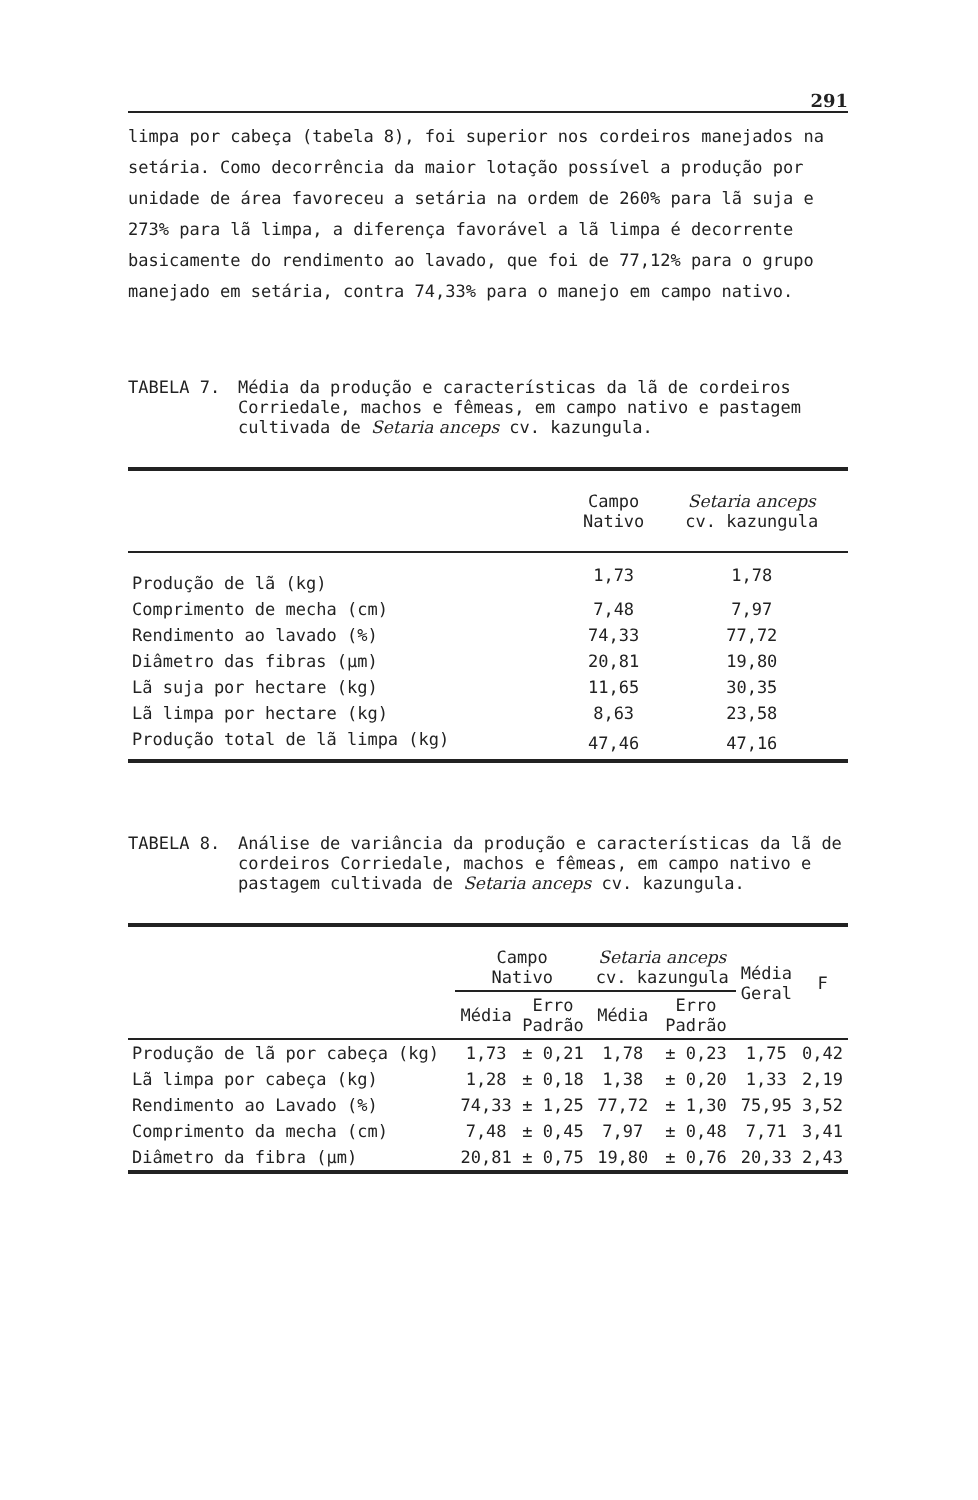291
limpa por cabeça (tabela 8), foi superior nos cordeiros manejados na setária. Como decorrência da maior lotação possível a produção por unidade de área favoreceu a setária na ordem de 260% para lã suja e 273% para lã limpa, a diferença favorável a lã limpa é decorrente basicamente do rendimento ao lavado, que foi de 77,12% para o grupo manejado em setária, contra 74,33% para o manejo em campo nativo.
TABELA 7. Média da produção e características da lã de cordeiros Corriedale, machos e fêmeas, em campo nativo e pastagem cultivada de Setaria anceps cv. kazungula.
| | Campo Nativo | Setaria anceps cv. kazungula |
| --- | --- | --- |
| Produção de lã (kg) | 1,73 | 1,78 |
| Comprimento de mecha (cm) | 7,48 | 7,97 |
| Rendimento ao lavado (%) | 74,33 | 77,72 |
| Diâmetro das fibras (µm) | 20,81 | 19,80 |
| Lã suja por hectare (kg) | 11,65 | 30,35 |
| Lã limpa por hectare (kg) | 8,63 | 23,58 |
| Produção total de lã limpa (kg) | 47,46 | 47,16 |
TABELA 8. Análise de variância da produção e características da lã de cordeiros Corriedale, machos e fêmeas, em campo nativo e pastagem cultivada de Setaria anceps cv. kazungula.
| | Campo Nativo | | Setaria anceps cv. kazungula | | Média Geral | F |
| --- | --- | --- | --- | --- | --- | --- |
| | Média | Erro Padrão | Média | Erro Padrão | | |
| Produção de lã por cabeça (kg) | 1,73 | ± 0,21 | 1,78 | ± 0,23 | 1,75 | 0,42 |
| Lã limpa por cabeça (kg) | 1,28 | ± 0,18 | 1,38 | ± 0,20 | 1,33 | 2,19 |
| Rendimento ao Lavado (%) | 74,33 | ± 1,25 | 77,72 | ± 1,30 | 75,95 | 3,52 |
| Comprimento da mecha (cm) | 7,48 | ± 0,45 | 7,97 | ± 0,48 | 7,71 | 3,41 |
| Diâmetro da fibra (µm) | 20,81 | ± 0,75 | 19,80 | ± 0,76 | 20,33 | 2,43 |